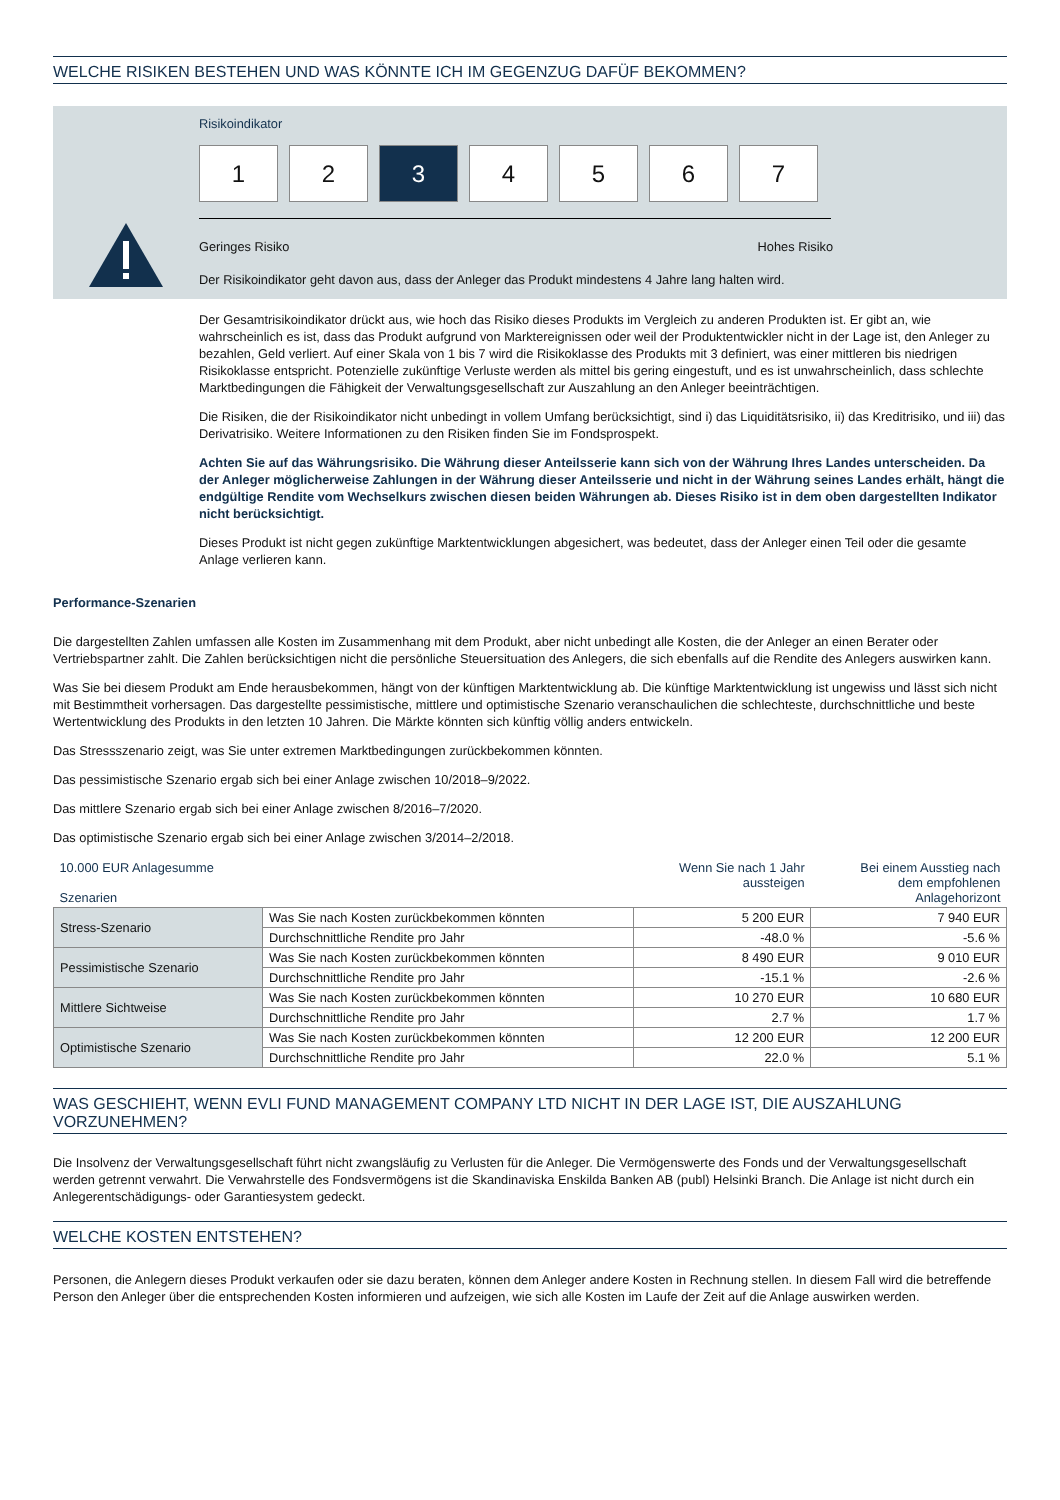WELCHE RISIKEN BESTEHEN UND WAS KÖNNTE ICH IM GEGENZUG DAFÜF BEKOMMEN?
Risikoindikator
1 2 3 4 5 6 7
Geringes Risiko Hohes Risiko
Der Risikoindikator geht davon aus, dass der Anleger das Produkt mindestens 4 Jahre lang halten wird.
Der Gesamtrisikoindikator drückt aus, wie hoch das Risiko dieses Produkts im Vergleich zu anderen Produkten ist. Er gibt an, wie wahrscheinlich es ist, dass das Produkt aufgrund von Marktereignissen oder weil der Produktentwickler nicht in der Lage ist, den Anleger zu bezahlen, Geld verliert. Auf einer Skala von 1 bis 7 wird die Risikoklasse des Produkts mit 3 definiert, was einer mittleren bis niedrigen Risikoklasse entspricht. Potenzielle zukünftige Verluste werden als mittel bis gering eingestuft, und es ist unwahrscheinlich, dass schlechte Marktbedingungen die Fähigkeit der Verwaltungsgesellschaft zur Auszahlung an den Anleger beeinträchtigen.
Die Risiken, die der Risikoindikator nicht unbedingt in vollem Umfang berücksichtigt, sind i) das Liquiditätsrisiko, ii) das Kreditrisiko, und iii) das Derivatrisiko. Weitere Informationen zu den Risiken finden Sie im Fondsprospekt.
Achten Sie auf das Währungsrisiko. Die Währung dieser Anteilsserie kann sich von der Währung Ihres Landes unterscheiden. Da der Anleger möglicherweise Zahlungen in der Währung dieser Anteilsserie und nicht in der Währung seines Landes erhält, hängt die endgültige Rendite vom Wechselkurs zwischen diesen beiden Währungen ab. Dieses Risiko ist in dem oben dargestellten Indikator nicht berücksichtigt.
Dieses Produkt ist nicht gegen zukünftige Marktentwicklungen abgesichert, was bedeutet, dass der Anleger einen Teil oder die gesamte Anlage verlieren kann.
Performance-Szenarien
Die dargestellten Zahlen umfassen alle Kosten im Zusammenhang mit dem Produkt, aber nicht unbedingt alle Kosten, die der Anleger an einen Berater oder Vertriebspartner zahlt. Die Zahlen berücksichtigen nicht die persönliche Steuersituation des Anlegers, die sich ebenfalls auf die Rendite des Anlegers auswirken kann.
Was Sie bei diesem Produkt am Ende herausbekommen, hängt von der künftigen Marktentwicklung ab. Die künftige Marktentwicklung ist ungewiss und lässt sich nicht mit Bestimmtheit vorhersagen. Das dargestellte pessimistische, mittlere und optimistische Szenario veranschaulichen die schlechteste, durchschnittliche und beste Wertentwicklung des Produkts in den letzten 10 Jahren. Die Märkte könnten sich künftig völlig anders entwickeln.
Das Stressszenario zeigt, was Sie unter extremen Marktbedingungen zurückbekommen könnten.
Das pessimistische Szenario ergab sich bei einer Anlage zwischen 10/2018–9/2022.
Das mittlere Szenario ergab sich bei einer Anlage zwischen 8/2016–7/2020.
Das optimistische Szenario ergab sich bei einer Anlage zwischen 3/2014–2/2018.
| 10.000 EUR Anlagesumme Szenarien | | | Wenn Sie nach 1 Jahr aussteigen | Bei einem Ausstieg nach dem empfohlenen Anlagehorizont |
| Stress-Szenario | Was Sie nach Kosten zurückbekommen könnten | | 5 200 EUR | 7 940 EUR |
| | Durchschnittliche Rendite pro Jahr | | -48.0 % | -5.6 % |
| Pessimistische Szenario | Was Sie nach Kosten zurückbekommen könnten | | 8 490 EUR | 9 010 EUR |
| | Durchschnittliche Rendite pro Jahr | | -15.1 % | -2.6 % |
| Mittlere Sichtweise | Was Sie nach Kosten zurückbekommen könnten | | 10 270 EUR | 10 680 EUR |
| | Durchschnittliche Rendite pro Jahr | | 2.7 % | 1.7 % |
| Optimistische Szenario | Was Sie nach Kosten zurückbekommen könnten | | 12 200 EUR | 12 200 EUR |
| | Durchschnittliche Rendite pro Jahr | | 22.0 % | 5.1 % |
WAS GESCHIEHT, WENN EVLI FUND MANAGEMENT COMPANY LTD NICHT IN DER LAGE IST, DIE AUSZAHLUNG VORZUNEHMEN?
Die Insolvenz der Verwaltungsgesellschaft führt nicht zwangsläufig zu Verlusten für die Anleger. Die Vermögenswerte des Fonds und der Verwaltungsgesellschaft werden getrennt verwahrt. Die Verwahrstelle des Fondsvermögens ist die Skandinaviska Enskilda Banken AB (publ) Helsinki Branch. Die Anlage ist nicht durch ein Anlegerentschädigungs- oder Garantiesystem gedeckt.
WELCHE KOSTEN ENTSTEHEN?
Personen, die Anlegern dieses Produkt verkaufen oder sie dazu beraten, können dem Anleger andere Kosten in Rechnung stellen. In diesem Fall wird die betreffende Person den Anleger über die entsprechenden Kosten informieren und aufzeigen, wie sich alle Kosten im Laufe der Zeit auf die Anlage auswirken werden.